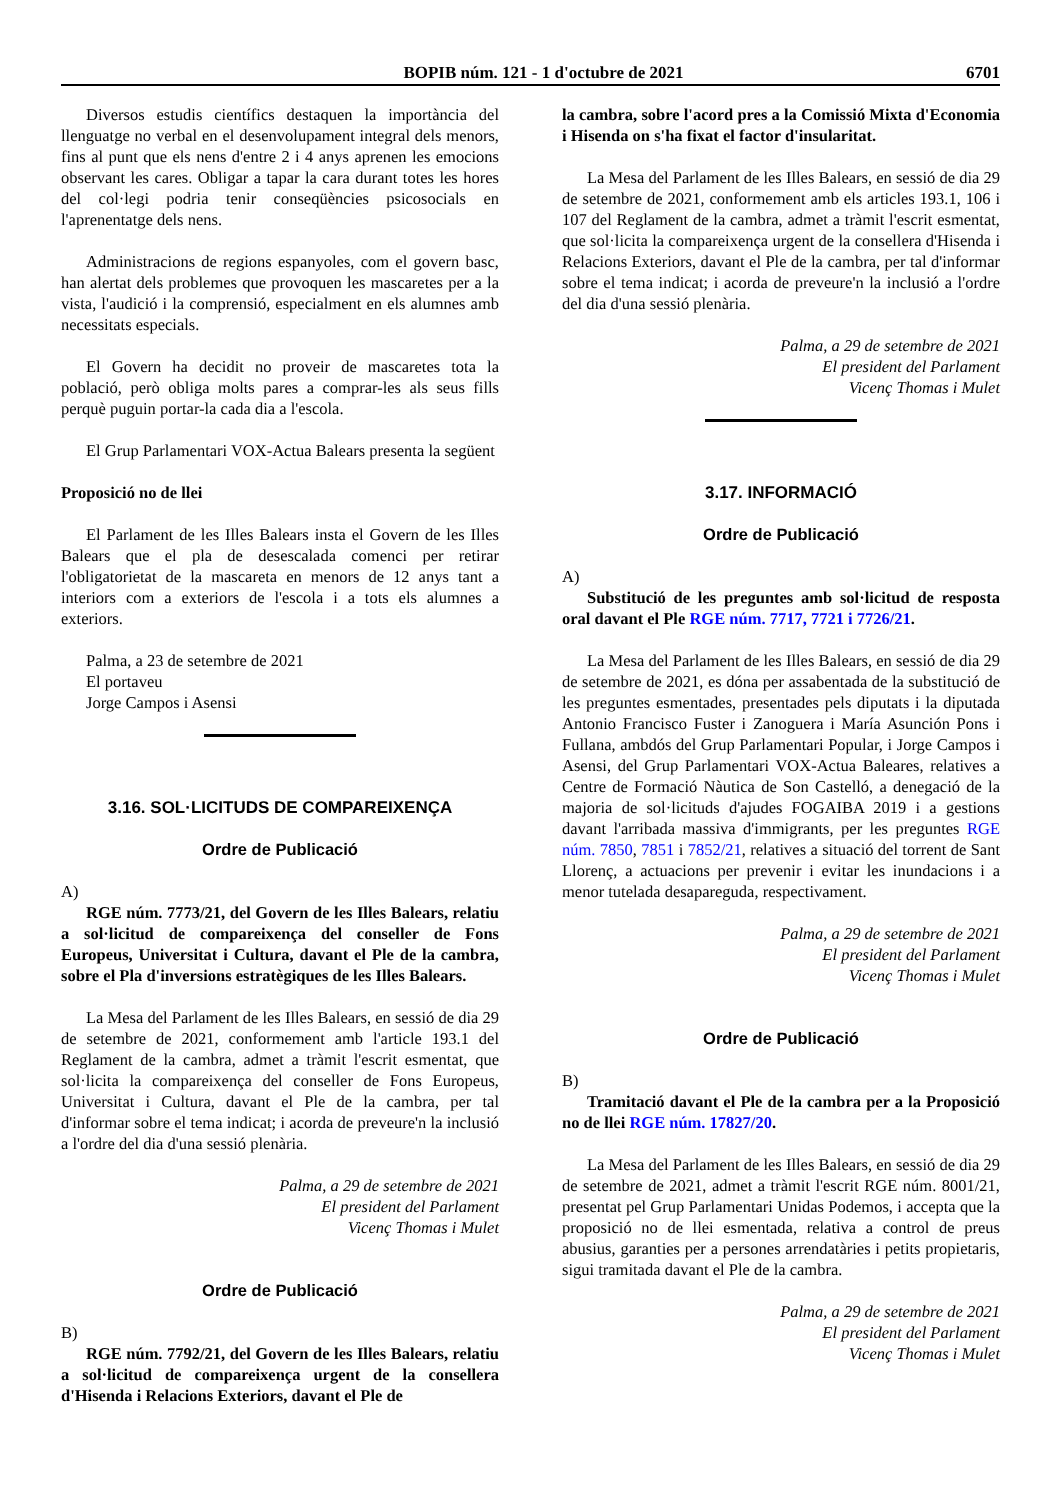BOPIB núm. 121 - 1 d'octubre de 2021 6701
Diversos estudis científics destaquen la importància del llenguatge no verbal en el desenvolupament integral dels menors, fins al punt que els nens d'entre 2 i 4 anys aprenen les emocions observant les cares. Obligar a tapar la cara durant totes les hores del col·legi podria tenir conseqüències psicosocials en l'aprenentatge dels nens.
Administracions de regions espanyoles, com el govern basc, han alertat dels problemes que provoquen les mascaretes per a la vista, l'audició i la comprensió, especialment en els alumnes amb necessitats especials.
El Govern ha decidit no proveir de mascaretes tota la població, però obliga molts pares a comprar-les als seus fills perquè puguin portar-la cada dia a l'escola.
El Grup Parlamentari VOX-Actua Balears presenta la següent
Proposició no de llei
El Parlament de les Illes Balears insta el Govern de les Illes Balears que el pla de desescalada comenci per retirar l'obligatorietat de la mascareta en menors de 12 anys tant a interiors com a exteriors de l'escola i a tots els alumnes a exteriors.
Palma, a 23 de setembre de 2021
El portaveu
Jorge Campos i Asensi
3.16. SOL·LICITUDS DE COMPAREIXENÇA
Ordre de Publicació
A)
RGE núm. 7773/21, del Govern de les Illes Balears, relatiu a sol·licitud de compareixença del conseller de Fons Europeus, Universitat i Cultura, davant el Ple de la cambra, sobre el Pla d'inversions estratègiques de les Illes Balears.
La Mesa del Parlament de les Illes Balears, en sessió de dia 29 de setembre de 2021, conformement amb l'article 193.1 del Reglament de la cambra, admet a tràmit l'escrit esmentat, que sol·licita la compareixença del conseller de Fons Europeus, Universitat i Cultura, davant el Ple de la cambra, per tal d'informar sobre el tema indicat; i acorda de preveure'n la inclusió a l'ordre del dia d'una sessió plenària.
Palma, a 29 de setembre de 2021
El president del Parlament
Vicenç Thomas i Mulet
Ordre de Publicació
B)
RGE núm. 7792/21, del Govern de les Illes Balears, relatiu a sol·licitud de compareixença urgent de la consellera d'Hisenda i Relacions Exteriors, davant el Ple de
la cambra, sobre l'acord pres a la Comissió Mixta d'Economia i Hisenda on s'ha fixat el factor d'insularitat.
La Mesa del Parlament de les Illes Balears, en sessió de dia 29 de setembre de 2021, conformement amb els articles 193.1, 106 i 107 del Reglament de la cambra, admet a tràmit l'escrit esmentat, que sol·licita la compareixença urgent de la consellera d'Hisenda i Relacions Exteriors, davant el Ple de la cambra, per tal d'informar sobre el tema indicat; i acorda de preveure'n la inclusió a l'ordre del dia d'una sessió plenària.
Palma, a 29 de setembre de 2021
El president del Parlament
Vicenç Thomas i Mulet
3.17. INFORMACIÓ
Ordre de Publicació
A)
Substitució de les preguntes amb sol·licitud de resposta oral davant el Ple RGE núm. 7717, 7721 i 7726/21.
La Mesa del Parlament de les Illes Balears, en sessió de dia 29 de setembre de 2021, es dóna per assabentada de la substitució de les preguntes esmentades, presentades pels diputats i la diputada Antonio Francisco Fuster i Zanoguera i María Asunción Pons i Fullana, ambdós del Grup Parlamentari Popular, i Jorge Campos i Asensi, del Grup Parlamentari VOX-Actua Baleares, relatives a Centre de Formació Nàutica de Son Castelló, a denegació de la majoria de sol·licituds d'ajudes FOGAIBA 2019 i a gestions davant l'arribada massiva d'immigrants, per les preguntes RGE núm. 7850, 7851 i 7852/21, relatives a situació del torrent de Sant Llorenç, a actuacions per prevenir i evitar les inundacions i a menor tutelada desapareguda, respectivament.
Palma, a 29 de setembre de 2021
El president del Parlament
Vicenç Thomas i Mulet
Ordre de Publicació
B)
Tramitació davant el Ple de la cambra per a la Proposició no de llei RGE núm. 17827/20.
La Mesa del Parlament de les Illes Balears, en sessió de dia 29 de setembre de 2021, admet a tràmit l'escrit RGE núm. 8001/21, presentat pel Grup Parlamentari Unidas Podemos, i accepta que la proposició no de llei esmentada, relativa a control de preus abusius, garanties per a persones arrendatàries i petits propietaris, sigui tramitada davant el Ple de la cambra.
Palma, a 29 de setembre de 2021
El president del Parlament
Vicenç Thomas i Mulet